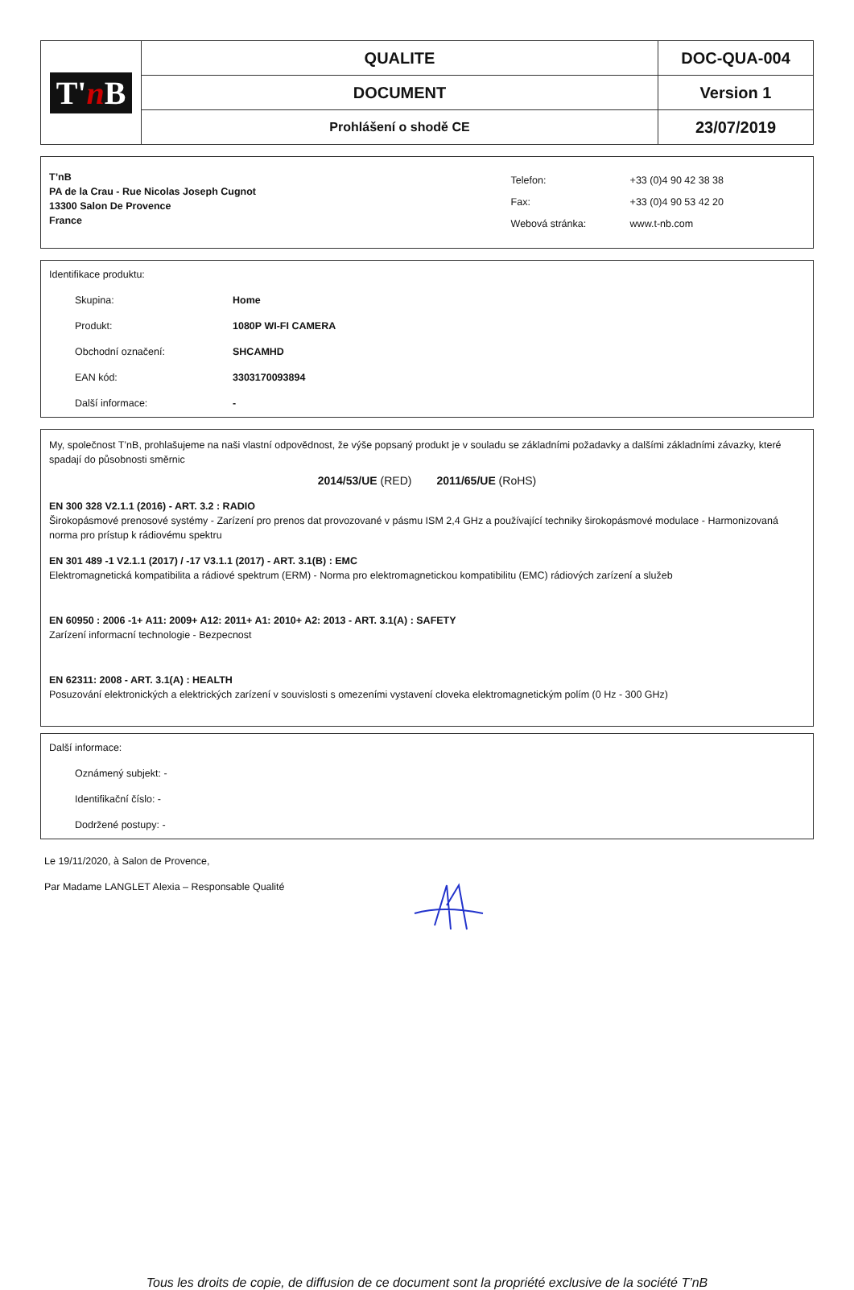| T' n B | QUALITE | DOC-QUA-004 |
| | DOCUMENT | Version 1 |
| | Prohlášení o shodě CE | 23/07/2019 |
T’nB
PA de la Crau - Rue Nicolas Joseph Cugnot
13300 Salon De Provence
France
| Telefon: | +33 (0)4 90 42 38 38 |
| Fax: | +33 (0)4 90 53 42 20 |
| Webová stránka: | www.t-nb.com |
Identifikace produktu:
Skupina: Home
Produkt: 1080P WI-FI CAMERA
Obchodní označení: SHCAMHD
EAN kód: 3303170093894
Další informace: -
My, společnost T’nB, prohlašujeme na naši vlastní odpovědnost, že výše popsaný produkt je v souladu se základními požadavky a dalšími základními závazky, které spadají do působnosti směrnic
2014/53/UE (RED) 2011/65/UE (RoHS)
EN 300 328 V2.1.1 (2016) - ART. 3.2 : RADIO
Širokopásmové prenosové systémy - Zarízení pro prenos dat provozované v pásmu ISM 2,4 GHz a používající techniky širokopásmové modulace - Harmonizovaná norma pro prístup k rádiovému spektru
EN 301 489 -1 V2.1.1 (2017) / -17 V3.1.1 (2017) - ART. 3.1(B) : EMC
Elektromagnetická kompatibilita a rádiové spektrum (ERM) - Norma pro elektromagnetickou kompatibilitu (EMC) rádiových zarízení a služeb
EN 60950 : 2006 -1+ A11: 2009+ A12: 2011+ A1: 2010+ A2: 2013 - ART. 3.1(A) : SAFETY
Zarízení informacní technologie - Bezpecnost
EN 62311: 2008 - ART. 3.1(A) : HEALTH
Posuzování elektronických a elektrických zarízení v souvislosti s omezeními vystavení cloveka elektromagnetickým polím (0 Hz - 300 GHz)
Další informace:
Oznámený subjekt: -
Identifikační číslo: -
Dodržené postupy: -
Le 19/11/2020, à Salon de Provence,
Par Madame LANGLET Alexia – Responsable Qualité
Tous les droits de copie, de diffusion de ce document sont la propriété exclusive de la société T’nB